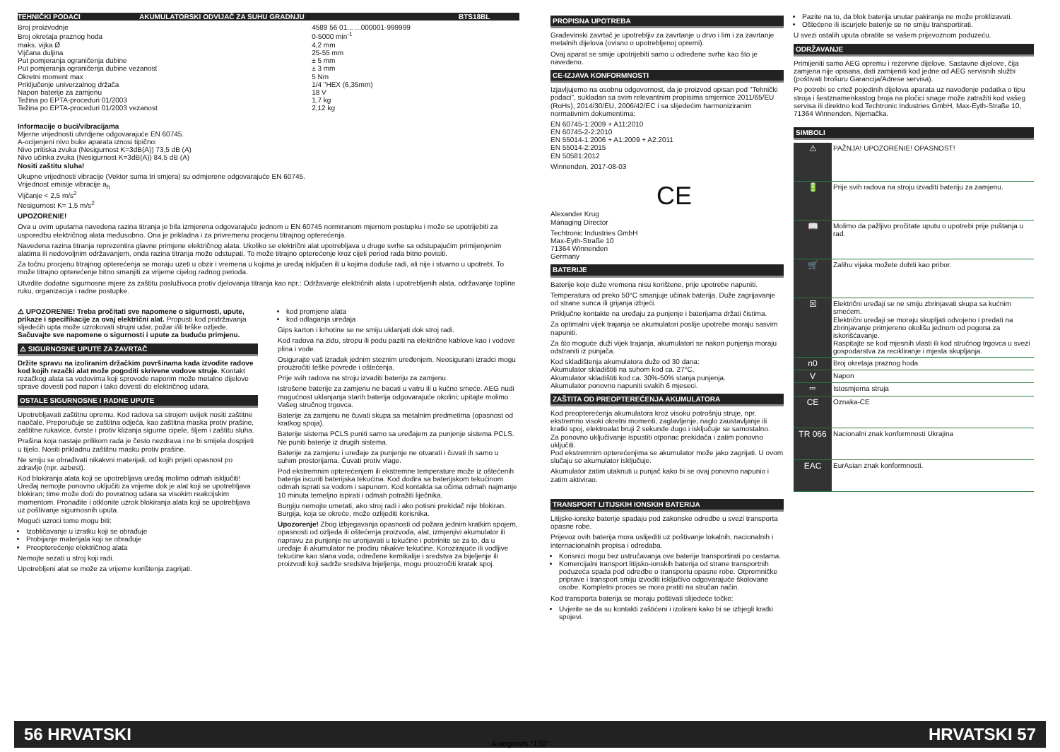| TEHNIČKI PODACI | AKUMULATORSKI ODVIJAČ ZA SUHU GRADNJU | BTS18BL |
| Broj proizvodnje | 4589 56 01... ...000001-999999 |
| Broj okretaja praznog hoda | 0-5000 min<sup>-1</sup> |
| maks. vijka Ø | 4,2 mm |
| Vijčana duljina | 25-55 mm |
| Put pomjeranja ograničenja dubine | ± 5 mm |
| Put pomjeranja ograničenja dubine vezanost | ± 3 mm |
| Okretni moment max | 5 Nm |
| Priključenje univerzalnog držača | 1/4 "HEX (6,35mm) |
| Napon baterije za zamjenu | 18 V |
| Težina po EPTA-proceduri 01/2003 | 1,7 kg |
| Težina po EPTA-proceduri 01/2003 vezanost | 2,12 kg |
Informacije o buci/vibracijama
Mjerne vrijednosti utvrdjene odgovarajuće EN 60745.
A-ocijenjeni nivo buke aparata iznosi tipično:
Nivo pritiska zvuka (Nesigurnost K=3dB(A)) 73,5 dB (A)
Nivo učinka zvuka (Nesigurnost K=3dB(A)) 84,5 dB (A)
Nositi zaštitu sluha!
Ukupne vrijednosti vibracije (Vektor suma tri smjera) su odmjerene odgovarajuće EN 60745.
Vrijednost emisije vibracije a<sub>h</sub>
Vijčanje < 2,5 m/s<sup>2</sup>
Nesigurnost K= 1,5 m/s<sup>2</sup>
UPOZORENIE!
Ova u ovim uputama navedena razina titranja je bila izmjerena odgovarajuće jednom u EN 60745 normiranom mjernom postupku i može se upotrijebiti za usporedbu električnog alata međusobno. Ona je prikladna i za privremenu procjenu titrajnog opterećenja.
Navedena razina titranja reprezentira glavne primjene električnog alata. Ukoliko se električni alat upotrebljava u druge svrhe sa odstupajućim primijenjenim alatima ili nedovoljnim održavanjem, onda razina titranja može odstupati. To može titrajno opterećenje kroz cijeli period rada bitno povisiti.
Za točnu procjenu titrajnog opterećenja se moraju uzeti u obzir i vremena u kojima je uređaj isključen ili u kojima doduše radi, ali nije i stvarno u upotrebi. To može titrajno opterećenje bitno smanjiti za vrijeme cijelog radnog perioda.
Utvrdite dodatne sigurnosne mjere za zaštitu posluživoca protiv djelovanja titranja kao npr.: Održavanje električnih alata i upotrebljenih alata, održavanje topline ruku, organizacija i radne postupke.
⚠ UPOZORENIE! Treba pročitati sve napomene o sigurnosti, upute, prikaze i specifikacije za ovaj električni alat. Propusti kod pridržavanja sljedećih upta može uzrokovati strujni udar, požar i/ili teške ozljede. Sačuvajte sve napomene o sigurnosti i upute za buduću primjenu.
⚠ SIGURNOSNE UPUTE ZA ZAVRTAČ
Držite spravu na izoliranim držačkim površinama kada izvodite radove kod kojih rezački alat može pogoditi skrivene vodove struje. Kontakt rezačkog alata sa vodovima koji sprovode naponm može metalne dijelove sprave dovesti pod napon i tako dovesti do električnog udara.
OSTALE SIGURNOSNE I RADNE UPUTE
Upotrebljavati zaštitnu opremu. Kod radova sa strojem uvijek nositi zaštitne naočale. Preporučuje se zaštitna odjeća, kao zaštitna maska protiv prašine, zaštitne rukavice, čvrste i protiv klizanja sigurne cipele, šljem i zaštitu sluha.
Prašina koja nastaje prilikom rada je često nezdrava i ne bi smijela dospijeti u tijelo. Nositi prikladnu zaštitnu masku protiv prašine.
Ne smiju se obrađivati nikakvni materijali, od kojih prijeti opasnost po zdravlje (npr. azbest).
Kod blokiranja alata koji se upotrebljava uređaj molimo odmah isključiti! Uređaj nemojte ponovno uključiti za vrijeme dok je alat koji se upotrebljava blokiran; time može doći do povratnog udara sa visokim reakcijskim momentom. Pronađite i otklonite uzrok blokiranja alata koji se upotrebljava uz poštivanje sigurnosnih uputa.
Mogući uzroci tome mogu biti:
Izobličavanje u izratku koji se obrađuje
Probijanje materijala koji se obrađuje
Preopterećenje električnog alata
Nemojte sezati u stroj koji radi.
Upotrebljeni alat se može za vrijeme korištenja zagrijati.
kod promjene alata
kod odlaganja uređaja
Gips karton i krhotine se ne smiju uklanjati dok stroj radi.
Kod radova na zidu, stropu ili podu paziti na električne kablove kao i vodove plina i vode.
Osigurajte vaš izradak jednim steznim uređenjem. Neosigurani izradci mogu prouzročiti teške povrede i oštećenja.
Prije svih radova na stroju izvaditi bateriju za zamjenu.
Istrošene baterije za zamjenu ne bacati u vatru ili u kućno smeće. AEG nudi mogućnost uklanjanja starih baterija odgovarajuće okolini; upitajte molimo Vašeg stručnog trgovca.
Baterije za zamjenu ne čuvati skupa sa metalnim predmetima (opasnost od kratkog spoja).
Baterije sistema PCLS puniti samo sa uređajem za punjenje sistema PCLS. Ne puniti baterije iz drugih sistema.
Baterije za zamjenu i uređaje za punjenje ne otvarati i čuvati ih samo u suhim prostorijama. Čuvati protiv vlage.
Pod ekstremnim opterećenjem ili ekstremne temperature može iz oštećenih baterija iscuriti baterijska tekućina. Kod dodira sa baterijskom tekućinom odmah isprati sa vodom i sapunom. Kod kontakta sa očima odmah najmanje 10 minuta temeljno ispirati i odmah potražiti liječnika.
Burgiju nemojte umetati, ako stroj radi i ako potisni prekidač nije blokiran. Burgija, koja se okreće, može ozlijediti korisnika.
Upozorenje! Zbog izbjegavanja opasnosti od požara jednim kratkim spojem, opasnosti od ozljeda ili oštećenja proizvoda, alat, izmjenjivi akumulator ili napravu za punjenje ne uronjavati u tekućine i pobrinite se za to, da u uređaje ili akumulator ne prodiru nikakve tekućine. Korozirajuće ili vodljive tekućine kao slana voda, određene kemikalije i sredstva za bijeljenje ili proizvodi koji sadrže sredstva bijeljenja, mogu prouzročiti kratak spoj.
PROPISNA UPOTREBA
Građevinski zavrtač je upotrebljiv za zavrtanje u drvo i lim i za zavrtanje metalnih dijelova (ovisno o upotrebljenoj opremi).
Ovaj aparat se smije upotrijebiti samo u određene svrhe kao što je navedeno.
CE-IZJAVA KONFORMNOSTI
Izjavljujemo na osobnu odgovornost, da je proizvod opisan pod "Tehnički podaci", sukladan sa svim relevantnim propisima smjernice 2011/65/EU (RoHs), 2014/30/EU, 2006/42/EC i sa slijedećim harmoniziranim normativnim dokumentima:
EN 60745-1:2009 + A11:2010
EN 60745-2-2:2010
EN 55014-1:2006 + A1:2009 + A2:2011
EN 55014-2:2015
EN 50581:2012
Winnenden, 2017-08-03
CE
Alexander Krug
Managing Director
Techtronic Industries GmbH
Max-Eyth-Straße 10
71364 Winnenden
Germany
BATERIJE
Baterije koje duže vremena nisu korištene, prije upotrebe napuniti.
Temperatura od preko 50°C smanjuje učinak baterija. Duže zagrijavanje od strane sunca ili grijanja izbjeći.
Priključne kontakte na uređaju za punjenje i baterijama držati čistima.
Za optimalni vijek trajanja se akumulatori poslije upotrebe moraju sasvim napuniti.
Za što moguće duži vijek trajanja, akumulatori se nakon punjenja moraju odstraniti iz punjača.
Kod skladištenja akumulatora duže od 30 dana:
Akumulator skladištiti na suhom kod ca. 27°C.
Akumulator skladištiti kod ca. 30%-50% stanja punjenja.
Akumulator ponovno napuniti svakih 6 mjeseci.
ZAŠTITA OD PREOPTEREĆENJA AKUMULATORA
Kod preopterećenja akumulatora kroz visoku potrošnju struje, npr. ekstremno visoki okretni momenti, zaglavljenje, naglo zaustavljanje ili kratki spoj, elektroalat bruji 2 sekunde dugo i isključuje se samostalno.
Za ponovno uključivanje ispustiti otponac prekidača i zatim ponovno uključiti.
Pod ekstremnim opterećenjima se akumulator može jako zagrijati. U ovom slučaju se akumulator isključuje.
Akumulator zatim utaknuti u punjač kako bi se ovaj ponovno napunio i zatim aktivirao.
TRANSPORT LITIJSKIH IONSKIH BATERIJA
Litijske-ionske baterije spadaju pod zakonske odredbe u svezi transporta opasne robe.
Prijevoz ovih baterija mora uslijediti uz poštivanje lokalnih, nacionalnih i internacionalnih propisa i odredaba.
Korisnici mogu bez ustručavanja ove baterije transportirati po cestama.
Komercijalni transport litijsko-ionskih baterija od strane transportnih poduzeća spada pod odredbe o transportu opasne robe. Otpremničke priprave i transport smiju izvoditi isključivo odgovarajuće školovane osobe. Kompletni proces se mora pratiti na stručan način.
Kod transporta baterija se moraju poštivati slijedeće točke:
Uvjerite se da su kontakti zaštićeni i izolirani kako bi se izbjegli kratki spojevi.
Pazite na to, da blok baterija unutar pakiranja ne može proklizavati.
Oštećene ili iscurjele baterije se ne smiju transportirati.
U svezi ostalih uputa obratite se vašem prijevoznom poduzeću.
ODRŽAVANJE
Primijeniti samo AEG opremu i rezervne dijelove. Sastavne dijelove, čija zamjena nije opisana, dati zamijeniti kod jedne od AEG servisnih službi (poštivati brošuru Garancija/Adrese servisa).
Po potrebi se crtež pojedinih dijelova aparata uz navođenje podatka o tipu stroja i šestznamenkastog broja na pločici snage može zatražiti kod vašeg servisa ili direktno kod Techtronic Industries GmbH, Max-Eyth-Straße 10, 71364 Winnenden, Njemačka.
SIMBOLI
| ⚠ | PAŽNJA! UPOZORENIE! OPASNOST! |
| 🔋 | Prije svih radova na stroju izvaditi bateriju za zamjenu. |
| 📖 | Molimo da pažljivo pročitate uputu o upotrebi prije puštanja u rad. |
| 🛒 | Zalihu vijaka možete dobiti kao pribor. |
| ☒ | Električni uređaji se ne smiju zbrinjavati skupa sa kućnim smećem. Električni uređaji se moraju skupljati odvojeno i predati na zbrinjavanje primjereno okolišu jednom od pogona za iskorišćavanje. Raspitajte se kod mjesnih vlasti ili kod stručnog trgovca u svezi gospodarstva za recikliranje i mjesta skupljanja. |
| n0 | Broj okretaja praznog hoda |
| V | Napon |
| ⎓ | Istosmjerna struja |
| CE | Oznaka-CE |
| TR 066 | Nacionalni znak konformnosti Ukrajina |
| EAC | EurAsian znak konformnosti. |
56 HRVATSKI HRVATSKI 57
Autogoods “130”